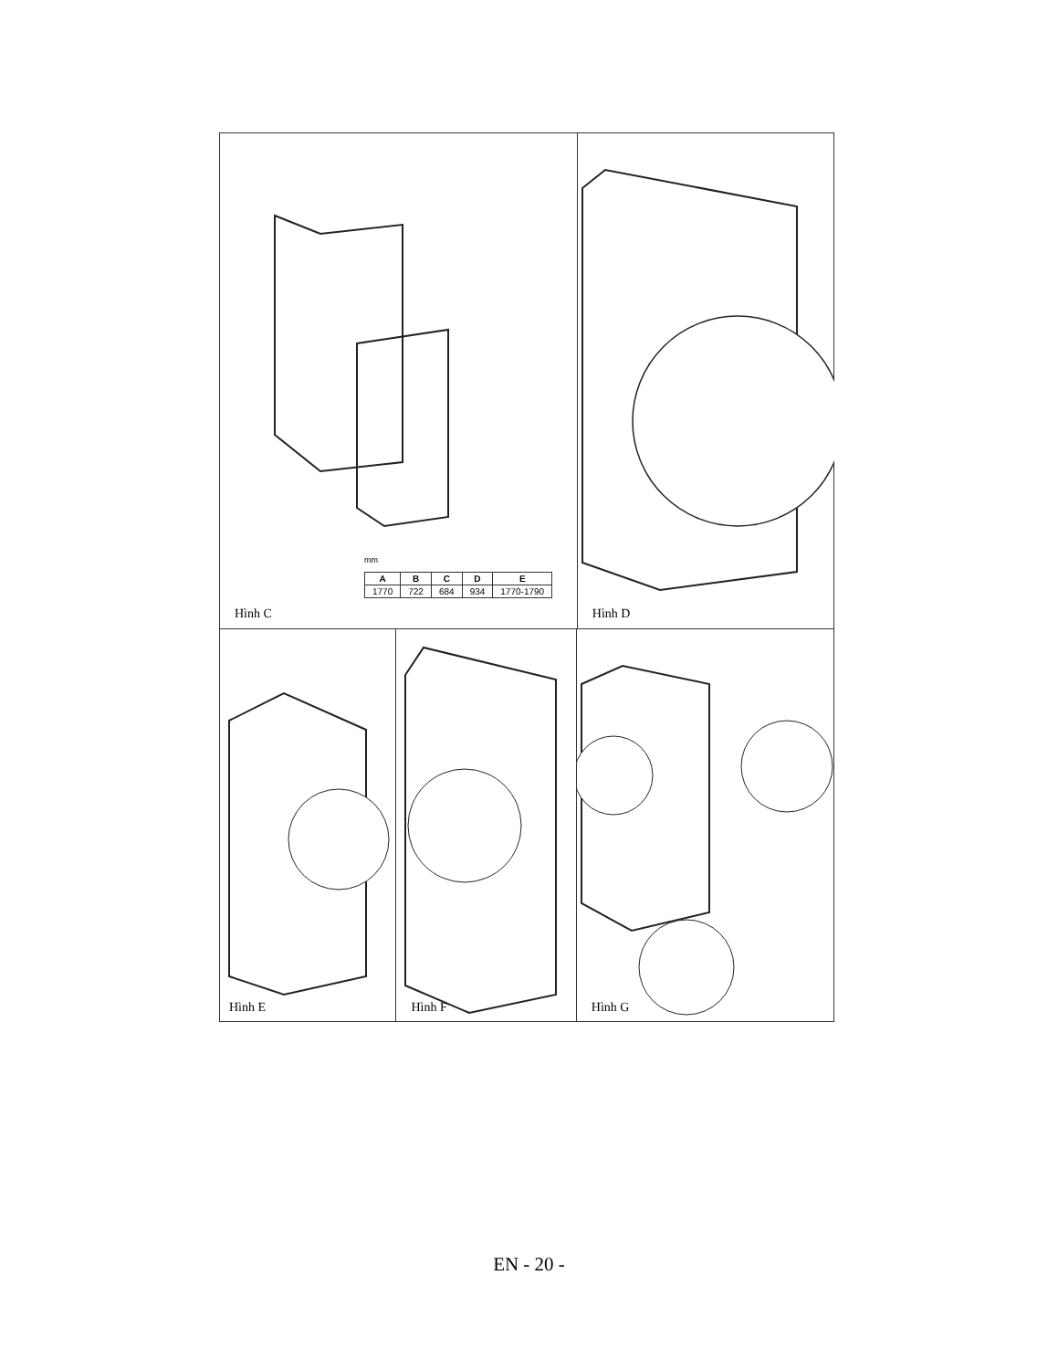mm
| A | B | C | D | E |
| --- | --- | --- | --- | --- |
| 1770 | 722 | 684 | 934 | 1770-1790 |
Hình C
Hình D
Hình E
Hình F
Hình G
EN - 20 -